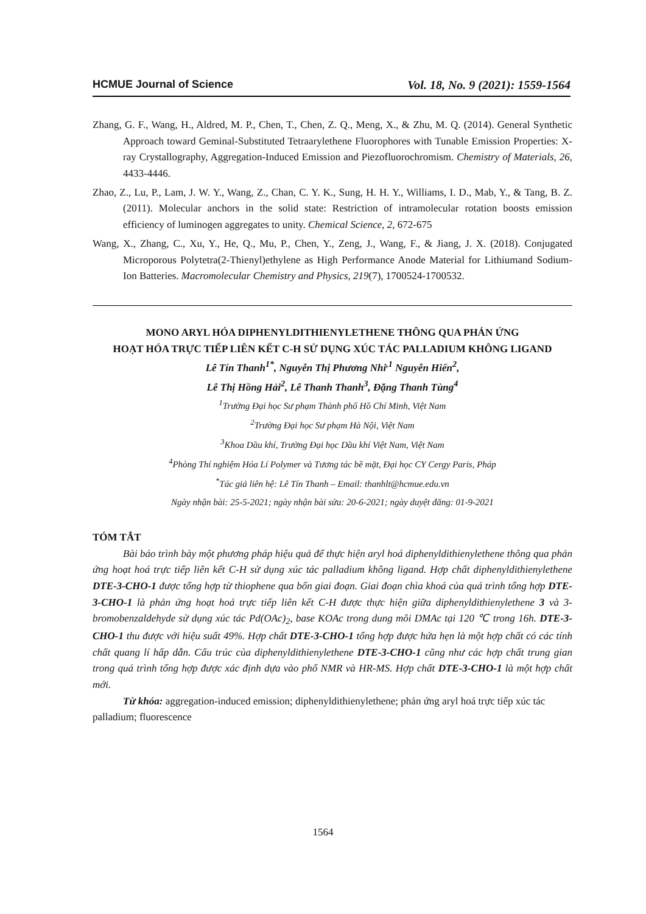HCMUE Journal of Science Vol. 18, No. 9 (2021): 1559-1564
Zhang, G. F., Wang, H., Aldred, M. P., Chen, T., Chen, Z. Q., Meng, X., & Zhu, M. Q. (2014). General Synthetic Approach toward Geminal-Substituted Tetraarylethene Fluorophores with Tunable Emission Properties: X-ray Crystallography, Aggregation-Induced Emission and Piezofluorochromism. Chemistry of Materials, 26, 4433-4446.
Zhao, Z., Lu, P., Lam, J. W. Y., Wang, Z., Chan, C. Y. K., Sung, H. H. Y., Williams, I. D., Mab, Y., & Tang, B. Z. (2011). Molecular anchors in the solid state: Restriction of intramolecular rotation boosts emission efficiency of luminogen aggregates to unity. Chemical Science, 2, 672-675
Wang, X., Zhang, C., Xu, Y., He, Q., Mu, P., Chen, Y., Zeng, J., Wang, F., & Jiang, J. X. (2018). Conjugated Microporous Polytetra(2-Thienyl)ethylene as High Performance Anode Material for Lithiumand Sodium-Ion Batteries. Macromolecular Chemistry and Physics, 219(7), 1700524-1700532.
MONO ARYL HÓA DIPHENYLDITHIENYLETHENE THÔNG QUA PHẢN ỨNG
HOẠT HÓA TRỰC TIẾP LIÊN KẾT C-H SỬ DỤNG XÚC TÁC PALLADIUM KHÔNG LIGAND
Lê Tín Thanh<sup>1*</sup>, Nguyễn Thị Phương Nhi<sup>,1</sup> Nguyễn Hiển<sup>2</sup>,
Lê Thị Hồng Hải<sup>2</sup>, Lê Thanh Thanh<sup>3</sup>, Đặng Thanh Tùng<sup>4</sup>
<sup>1</sup> Trường Đại học Sư phạm Thành phố Hồ Chí Minh, Việt Nam
<sup>2</sup> Trường Đại học Sư phạm Hà Nội, Việt Nam
<sup>3</sup> Khoa Dầu khí, Trường Đại học Dầu khí Việt Nam, Việt Nam
<sup>4</sup> Phòng Thí nghiệm Hóa Lí Polymer và Tương tác bề mặt, Đại học CY Cergy Paris, Pháp
<sup>*</sup> Tác giả liên hệ: Lê Tín Thanh – Email: thanhlt@hcmue.edu.vn
Ngày nhận bài: 25-5-2021; ngày nhận bài sửa: 20-6-2021; ngày duyệt đăng: 01-9-2021
TÓM TẮT
Bài báo trình bày một phương pháp hiệu quả để thực hiện aryl hoá diphenyldithienylethene thông qua phản ứng hoạt hoá trực tiếp liên kết C-H sử dụng xúc tác palladium không ligand. Hợp chất diphenyldithienylethene DTE-3-CHO-1 được tổng hợp từ thiophene qua bốn giai đoạn. Giai đoạn chìa khoá của quá trình tổng hợp DTE-3-CHO-1 là phản ứng hoạt hoá trực tiếp liên kết C-H được thực hiện giữa diphenyldithienylethene 3 và 3-bromobenzaldehyde sử dụng xúc tác Pd(OAc)<sub>2</sub>, base KOAc trong dung môi DMAc tại 120 ℃ trong 16h. DTE-3-CHO-1 thu được với hiệu suất 49%. Hợp chất DTE-3-CHO-1 tổng hợp được hứa hẹn là một hợp chất có các tính chất quang lí hấp dẫn. Cấu trúc của diphenyldithienylethene DTE-3-CHO-1 cũng như các hợp chất trung gian trong quá trình tổng hợp được xác định dựa vào phổ NMR và HR-MS. Hợp chất DTE-3-CHO-1 là một hợp chất mới.
Từ khóa: aggregation-induced emission; diphenyldithienylethene; phản ứng aryl hoá trực tiếp xúc tác palladium; fluorescence
1564